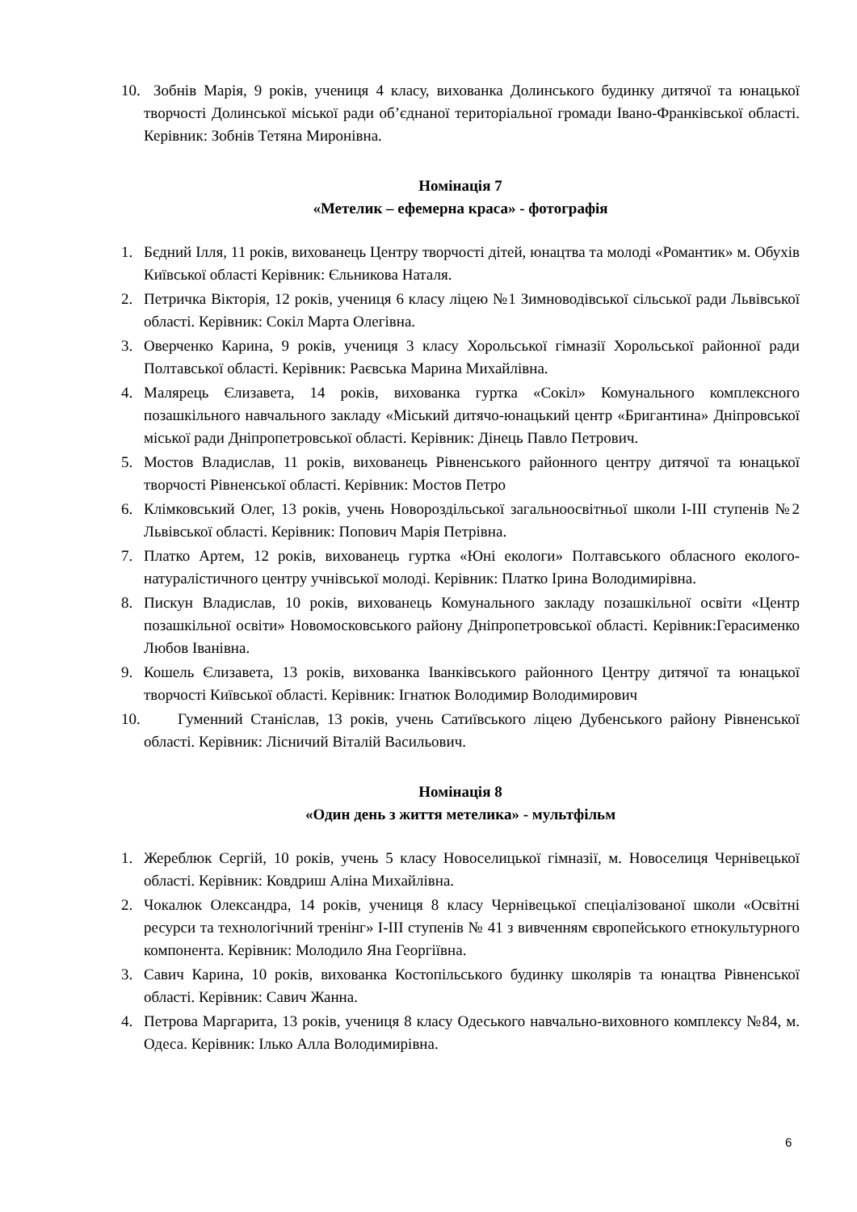10. Зобнів Марія, 9 років, учениця 4 класу, вихованка Долинського будинку дитячої та юнацької творчості Долинської міської ради об’єднаної територіальної громади Івано-Франківської області. Керівник: Зобнів Тетяна Миронівна.
Номінація 7
«Метелик – ефемерна краса» - фотографія
1. Бєдний Ілля, 11 років, вихованець Центру творчості дітей, юнацтва та молоді «Романтик» м. Обухів Київської області Керівник: Єльникова Наталя.
2. Петричка Вікторія, 12 років, учениця 6 класу ліцею №1 Зимноводівської сільської ради Львівської області. Керівник: Сокіл Марта Олегівна.
3. Оверченко Карина, 9 років, учениця 3 класу Хорольської гімназії Хорольської районної ради Полтавської області. Керівник: Раєвська Марина Михайлівна.
4. Малярець Єлизавета, 14 років, вихованка гуртка «Сокіл» Комунального комплексного позашкільного навчального закладу «Міський дитячо-юнацький центр «Бригантина» Дніпровської міської ради Дніпропетровської області. Керівник: Дінець Павло Петрович.
5. Мостов Владислав, 11 років, вихованець Рівненського районного центру дитячої та юнацької творчості Рівненської області. Керівник: Мостов Петро
6. Клімковський Олег, 13 років, учень Новороздільської загальноосвітньої школи І-ІІІ ступенів №2 Львівської області. Керівник: Попович Марія Петрівна.
7. Платко Артем, 12 років, вихованець гуртка «Юні екологи» Полтавського обласного еколого-натуралістичного центру учнівської молоді. Керівник: Платко Ірина Володимирівна.
8. Пискун Владислав, 10 років, вихованець Комунального закладу позашкільної освіти «Центр позашкільної освіти» Новомосковського району Дніпропетровської області. Керівник:Герасименко Любов Іванівна.
9. Кошель Єлизавета, 13 років, вихованка Іванківського районного Центру дитячої та юнацької творчості Київської області. Керівник: Ігнатюк Володимир Володимирович
10. Гуменний Станіслав, 13 років, учень Сатиївського ліцею Дубенського району Рівненської області. Керівник: Лісничий Віталій Васильович.
Номінація 8
«Один день з життя метелика» - мультфільм
1. Жереблюк Сергій, 10 років, учень 5 класу Новоселицької гімназії, м. Новоселиця Чернівецької області. Керівник: Ковдриш Аліна Михайлівна.
2. Чокалюк Олександра, 14 років, учениця 8 класу Чернівецької спеціалізованої школи «Освітні ресурси та технологічний тренінг» І-ІІІ ступенів № 41 з вивченням європейського етнокультурного компонента. Керівник: Молодило Яна Георгіївна.
3. Савич Карина, 10 років, вихованка Костопільського будинку школярів та юнацтва Рівненської області. Керівник: Савич Жанна.
4. Петрова Маргарита, 13 років, учениця 8 класу Одеського навчально-виховного комплексу №84, м. Одеса. Керівник: Ілько Алла Володимирівна.
6